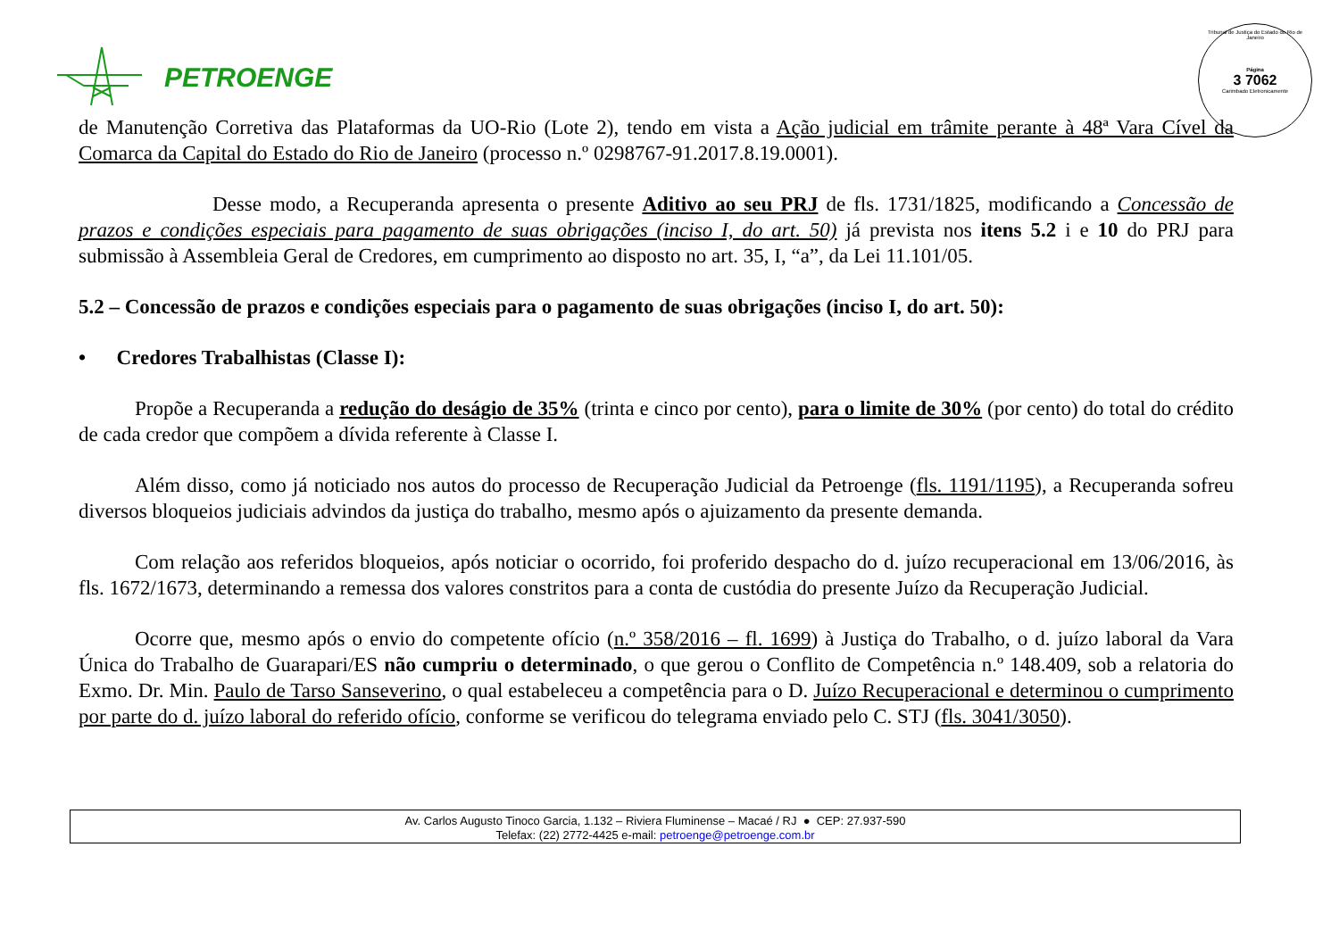PETROENGE
Tribunal de Justiça do Estado do Rio de Janeiro
Página
3 7062
Carimbado Eletronicamente
de Manutenção Corretiva das Plataformas da UO-Rio (Lote 2), tendo em vista a Ação judicial em trâmite perante à 48ª Vara Cível da Comarca da Capital do Estado do Rio de Janeiro (processo n.º 0298767-91.2017.8.19.0001).
Desse modo, a Recuperanda apresenta o presente Aditivo ao seu PRJ de fls. 1731/1825, modificando a Concessão de prazos e condições especiais para pagamento de suas obrigações (inciso I, do art. 50) já prevista nos itens 5.2 i e 10 do PRJ para submissão à Assembleia Geral de Credores, em cumprimento ao disposto no art. 35, I, “a”, da Lei 11.101/05.
5.2 – Concessão de prazos e condições especiais para o pagamento de suas obrigações (inciso I, do art. 50):
• Credores Trabalhistas (Classe I):
Propõe a Recuperanda a redução do deságio de 35% (trinta e cinco por cento), para o limite de 30% (por cento) do total do crédito de cada credor que compõem a dívida referente à Classe I.
Além disso, como já noticiado nos autos do processo de Recuperação Judicial da Petroenge (fls. 1191/1195), a Recuperanda sofreu diversos bloqueios judiciais advindos da justiça do trabalho, mesmo após o ajuizamento da presente demanda.
Com relação aos referidos bloqueios, após noticiar o ocorrido, foi proferido despacho do d. juízo recuperacional em 13/06/2016, às fls. 1672/1673, determinando a remessa dos valores constritos para a conta de custódia do presente Juízo da Recuperação Judicial.
Ocorre que, mesmo após o envio do competente ofício (n.º 358/2016 – fl. 1699) à Justiça do Trabalho, o d. juízo laboral da Vara Única do Trabalho de Guarapari/ES não cumpriu o determinado, o que gerou o Conflito de Competência n.º 148.409, sob a relatoria do Exmo. Dr. Min. Paulo de Tarso Sanseverino, o qual estabeleceu a competência para o D. Juízo Recuperacional e determinou o cumprimento por parte do d. juízo laboral do referido ofício, conforme se verificou do telegrama enviado pelo C. STJ (fls. 3041/3050).
Av. Carlos Augusto Tinoco Garcia, 1.132 – Riviera Fluminense – Macaé / RJ ● CEP: 27.937-590
Telefax: (22) 2772-4425 e-mail: petroenge@petroenge.com.br